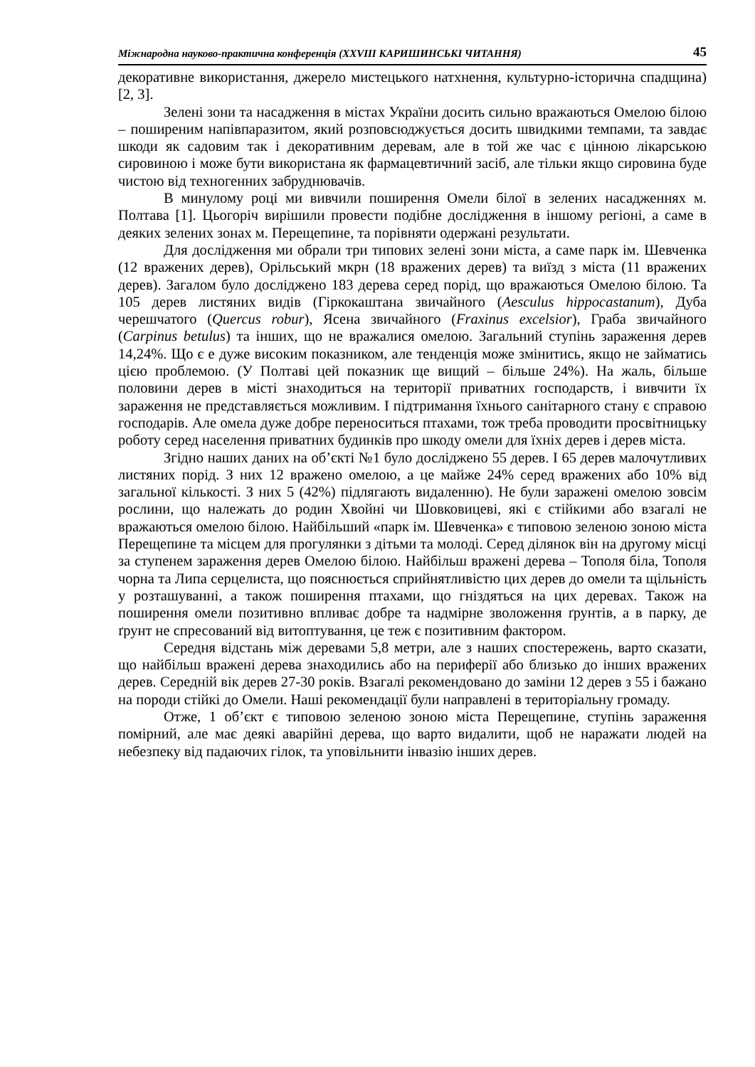Міжнародна науково-практична конференція (XXVIII КАРИШИНСЬКІ ЧИТАННЯ) 45
декоративне використання, джерело мистецького натхнення, культурно-історична спадщина) [2, 3].
Зелені зони та насадження в містах України досить сильно вражаються Омелою білою – поширеним напівпаразитом, який розповсюджується досить швидкими темпами, та завдає шкоди як садовим так і декоративним деревам, але в той же час є цінною лікарською сировиною і може бути використана як фармацевтичний засіб, але тільки якщо сировина буде чистою від техногенних забруднювачів.
В минулому році ми вивчили поширення Омели білої в зелених насадженнях м. Полтава [1]. Цьогоріч вирішили провести подібне дослідження в іншому регіоні, а саме в деяких зелених зонах м. Перещепине, та порівняти одержані результати.
Для дослідження ми обрали три типових зелені зони міста, а саме парк ім. Шевченка (12 вражених дерев), Орільський мкрн (18 вражених дерев) та виїзд з міста (11 вражених дерев). Загалом було досліджено 183 дерева серед порід, що вражаються Омелою білою. Та 105 дерев листяних видів (Гіркокаштана звичайного (Aesculus hippocastanum), Дуба черешчатого (Quercus robur), Ясена звичайного (Fraxinus excelsior), Граба звичайного (Carpinus betulus) та інших, що не вражалися омелою. Загальний ступінь зараження дерев 14,24%. Що є е дуже високим показником, але тенденція може змінитись, якщо не займатись цією проблемою. (У Полтаві цей показник ще вищий – більше 24%). На жаль, більше половини дерев в місті знаходиться на території приватних господарств, і вивчити їх зараження не представляється можливим. І підтримання їхнього санітарного стану є справою господарів. Але омела дуже добре переноситься птахами, тож треба проводити просвітницьку роботу серед населення приватних будинків про шкоду омели для їхніх дерев і дерев міста.
Згідно наших даних на об’єкті №1 було досліджено 55 дерев. І 65 дерев малочутливих листяних порід. З них 12 вражено омелою, а це майже 24% серед вражених або 10% від загальної кількості. З них 5 (42%) підлягають видаленню). Не були заражені омелою зовсім рослини, що належать до родин Хвойні чи Шовковицеві, які є стійкими або взагалі не вражаються омелою білою. Найбільший «парк ім. Шевченка» є типовою зеленою зоною міста Перещепине та місцем для прогулянки з дітьми та молоді. Серед ділянок він на другому місці за ступенем зараження дерев Омелою білою. Найбільш вражені дерева – Тополя біла, Тополя чорна та Липа серцелиста, що пояснюється сприйнятливістю цих дерев до омели та щільність у розташуванні, а також поширення птахами, що гніздяться на цих деревах. Також на поширення омели позитивно впливає добре та надмірне зволоження ґрунтів, а в парку, де ґрунт не спресований від витоптування, це теж є позитивним фактором.
Середня відстань між деревами 5,8 метри, але з наших спостережень, варто сказати, що найбільш вражені дерева знаходились або на периферії або близько до інших вражених дерев. Середній вік дерев 27-30 років. Взагалі рекомендовано до заміни 12 дерев з 55 і бажано на породи стійкі до Омели. Наші рекомендації були направлені в територіальну громаду.
Отже, 1 об’єкт є типовою зеленою зоною міста Перещепине, ступінь зараження помірний, але має деякі аварійні дерева, що варто видалити, щоб не наражати людей на небезпеку від падаючих гілок, та уповільнити інвазію інших дерев.